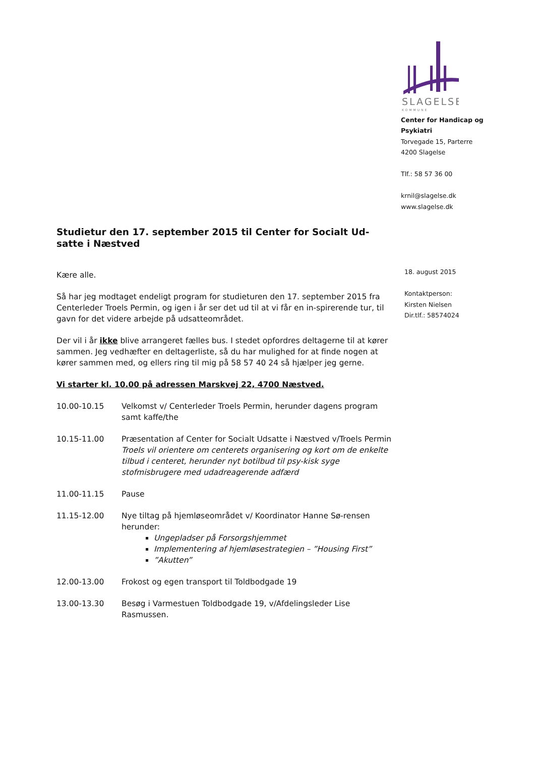SLAGELSE
KOMMUNE
Center for Handicap og Psykiatri
Torvegade 15, Parterre
4200 Slagelse
Tlf.: 58 57 36 00
krnil@slagelse.dk
www.slagelse.dk
18. august 2015
Kontaktperson:
Kirsten Nielsen
Dir.tlf.: 58574024
Studietur den 17. september 2015 til Center for Socialt Ud-satte i Næstved
Kære alle.
Så har jeg modtaget endeligt program for studieturen den 17. september 2015 fra Centerleder Troels Permin, og igen i år ser det ud til at vi får en in-spirerende tur, til gavn for det videre arbejde på udsatteområdet.
Der vil i år ikke blive arrangeret fælles bus. I stedet opfordres deltagerne til at kører sammen. Jeg vedhæfter en deltagerliste, så du har mulighed for at finde nogen at kører sammen med, og ellers ring til mig på 58 57 40 24 så hjælper jeg gerne.
Vi starter kl. 10.00 på adressen Marskvej 22, 4700 Næstved.
10.00-10.15 Velkomst v/ Centerleder Troels Permin, herunder dagens program samt kaffe/the
10.15-11.00 Præsentation af Center for Socialt Udsatte i Næstved v/Troels Permin
Troels vil orientere om centerets organisering og kort om de enkelte tilbud i centeret, herunder nyt botilbud til psy-kisk syge stofmisbrugere med udadreagerende adfærd
11.00-11.15 Pause
11.15-12.00 Nye tiltag på hjemløseområdet v/ Koordinator Hanne Sø-rensen herunder:
Ungepladser på Forsorgshjemmet
Implementering af hjemløsestrategien – ”Housing First”
”Akutten”
12.00-13.00 Frokost og egen transport til Toldbodgade 19
13.00-13.30 Besøg i Varmestuen Toldbodgade 19, v/Afdelingsleder Lise Rasmussen.